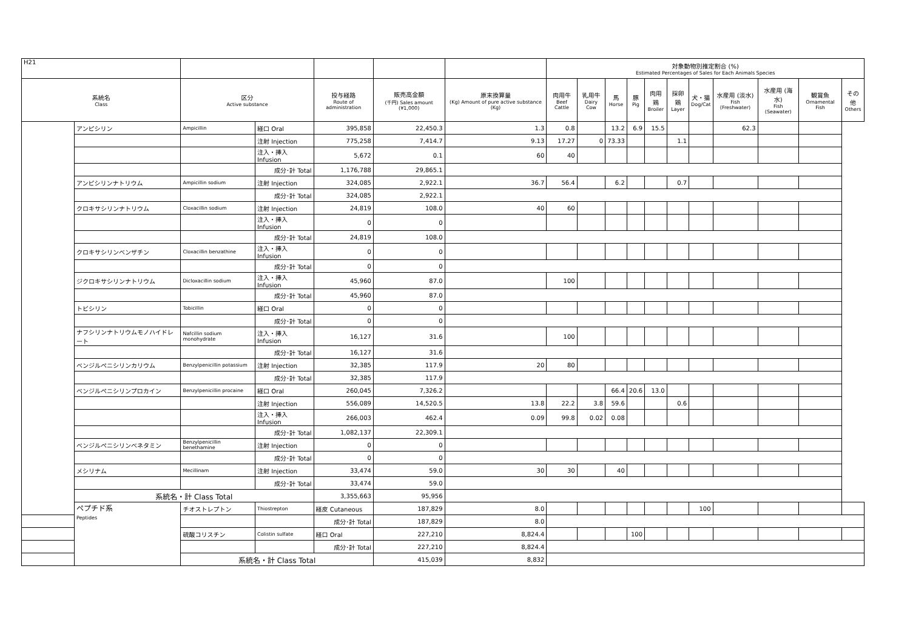| H21 | | | | | | | 対象動物別推定割合 (%) Estimated Percentages of Sales for Each Animals Species | | | | | | | | | | |
| --- | --- | --- | --- | --- | --- | --- | --- | --- | --- | --- | --- | --- | --- | --- | --- | --- | --- |
| 系統名 Class | | 区分 Active substance | | 投与経路 Route of administration | 販売高金額 (千円) Sales amount (¥1,000) | 原末換算量 (Kg) Amount of pure active substance (Kg) | 肉用牛 Beef Cattle | 乳用牛 Dairy Cow | 馬 Horse | 豚 Pig | 肉用鶏 Broiler | 採卵鶏 Layer | 犬・猫 Dog/Cat | 水産用 (淡水) Fish (Freshwater) | 水産用 (海水) Fish (Seawater) | 観賞魚 Ornamental Fish | その他 Others |
| | アンピシリン | Ampicillin | 経口 Oral | 395,858 | 22,450.3 | 1.3 | 0.8 | | 13.2 | 6.9 | 15.5 | | | 62.3 | | | |
| | | | 注射 Injection | 775,258 | 7,414.7 | 9.13 | 17.27 | 0 | 73.33 | | | 1.1 | | | | | |
| | | | 注入・挿入 Infusion | 5,672 | 0.1 | 60 | 40 | | | | | | | | | | |
| | | | 成分･計 Total | 1,176,788 | 29,865.1 | | | | | | | | | | | | |
| | アンピシリンナトリウム | Ampicillin sodium | 注射 Injection | 324,085 | 2,922.1 | 36.7 | 56.4 | | 6.2 | | | 0.7 | | | | | |
| | | | 成分･計 Total | 324,085 | 2,922.1 | | | | | | | | | | | | |
| | クロキサシリンナトリウム | Cloxacillin sodium | 注射 Injection | 24,819 | 108.0 | 40 | 60 | | | | | | | | | | |
| | | | 注入・挿入 Infusion | 0 | 0 | | | | | | | | | | | | |
| | | | 成分･計 Total | 24,819 | 108.0 | | | | | | | | | | | | |
| | クロキサシリンベンザチン | Cloxacillin benzathine | 注入・挿入 Infusion | 0 | 0 | | | | | | | | | | | | |
| | | | 成分･計 Total | 0 | 0 | | | | | | | | | | | | |
| | ジクロキサシリンナトリウム | Dicloxacillin sodium | 注入・挿入 Infusion | 45,960 | 87.0 | | 100 | | | | | | | | | | |
| | | | 成分･計 Total | 45,960 | 87.0 | | | | | | | | | | | | |
| | トビシリン | Tobicillin | 経口 Oral | 0 | 0 | | | | | | | | | | | | |
| | | | 成分･計 Total | 0 | 0 | | | | | | | | | | | | |
| | ナフシリンナトリウムモノハイドレート | Nafcillin sodium monohydrate | 注入・挿入 Infusion | 16,127 | 31.6 | | 100 | | | | | | | | | | |
| | | | 成分･計 Total | 16,127 | 31.6 | | | | | | | | | | | | |
| | ベンジルペニシリンカリウム | Benzylpenicillin potassium | 注射 Injection | 32,385 | 117.9 | 20 | 80 | | | | | | | | | | |
| | | | 成分･計 Total | 32,385 | 117.9 | | | | | | | | | | | | |
| | ベンジルペニシリンプロカイン | Benzylpenicillin procaine | 経口 Oral | 260,045 | 7,326.2 | | | | 66.4 | 20.6 | 13.0 | | | | | | |
| | | | 注射 Injection | 556,089 | 14,520.5 | 13.8 | 22.2 | 3.8 | 59.6 | | | 0.6 | | | | | |
| | | | 注入・挿入 Infusion | 266,003 | 462.4 | 0.09 | 99.8 | 0.02 | 0.08 | | | | | | | | |
| | | | 成分･計 Total | 1,082,137 | 22,309.1 | | | | | | | | | | | | |
| | ベンジルペニシリンベネタミン | Benzylpenicillin benethamine | 注射 Injection | 0 | 0 | | | | | | | | | | | | |
| | | | 成分･計 Total | 0 | 0 | | | | | | | | | | | | |
| | メシリナム | Mecillinam | 注射 Injection | 33,474 | 59.0 | 30 | 30 | | 40 | | | | | | | | |
| | | | 成分･計 Total | 33,474 | 59.0 | | | | | | | | | | | | |
| | 系統名・計 Class Total | | | 3,355,663 | 95,956 | | | | | | | | | | | | |
| | ペプチド系 Peptides | チオストレプトン | Thiostrepton | 経皮 Cutaneous | 187,829 | 8.0 | | | | | | | 100 | | | | |
| | | | | 成分･計 Total | 187,829 | 8.0 | | | | | | | | | | | |
| | | 硫酸コリスチン | Colistin sulfate | 経口 Oral | 227,210 | 8,824.4 | | | | 100 | | | | | | | |
| | | | | 成分･計 Total | 227,210 | 8,824.4 | | | | | | | | | | | |
| | | 系統名・計 Class Total | | | 415,039 | 8,832 | | | | | | | | | | | |